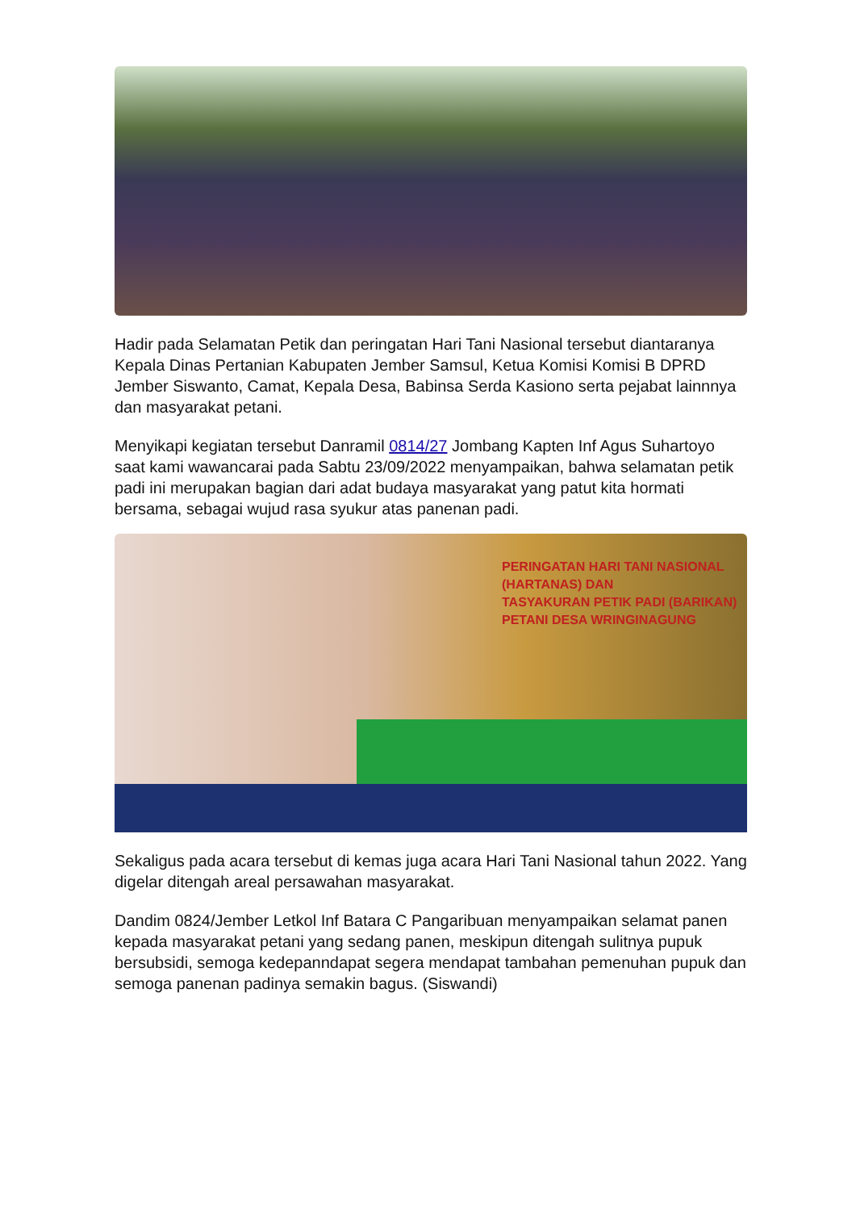Hadir pada Selamatan Petik dan peringatan Hari Tani Nasional tersebut diantaranya Kepala Dinas Pertanian Kabupaten Jember Samsul, Ketua Komisi Komisi B DPRD Jember Siswanto, Camat, Kepala Desa, Babinsa Serda Kasiono serta pejabat lainnnya dan masyarakat petani.
Menyikapi kegiatan tersebut Danramil 0814/27 Jombang Kapten Inf Agus Suhartoyo saat kami wawancarai pada Sabtu 23/09/2022 menyampaikan, bahwa selamatan petik padi ini merupakan bagian dari adat budaya masyarakat yang patut kita hormati bersama, sebagai wujud rasa syukur atas panenan padi.
PERINGATAN HARI TANI NASIONAL
(HARTANAS) DAN
TASYAKURAN PETIK PADI (BARIKAN)
PETANI DESA WRINGINAGUNG
Sekaligus pada acara tersebut di kemas juga acara Hari Tani Nasional tahun 2022. Yang digelar ditengah areal persawahan masyarakat.
Dandim 0824/Jember Letkol Inf Batara C Pangaribuan menyampaikan selamat panen kepada masyarakat petani yang sedang panen, meskipun ditengah sulitnya pupuk bersubsidi, semoga kedepanndapat segera mendapat tambahan pemenuhan pupuk dan semoga panenan padinya semakin bagus. (Siswandi)